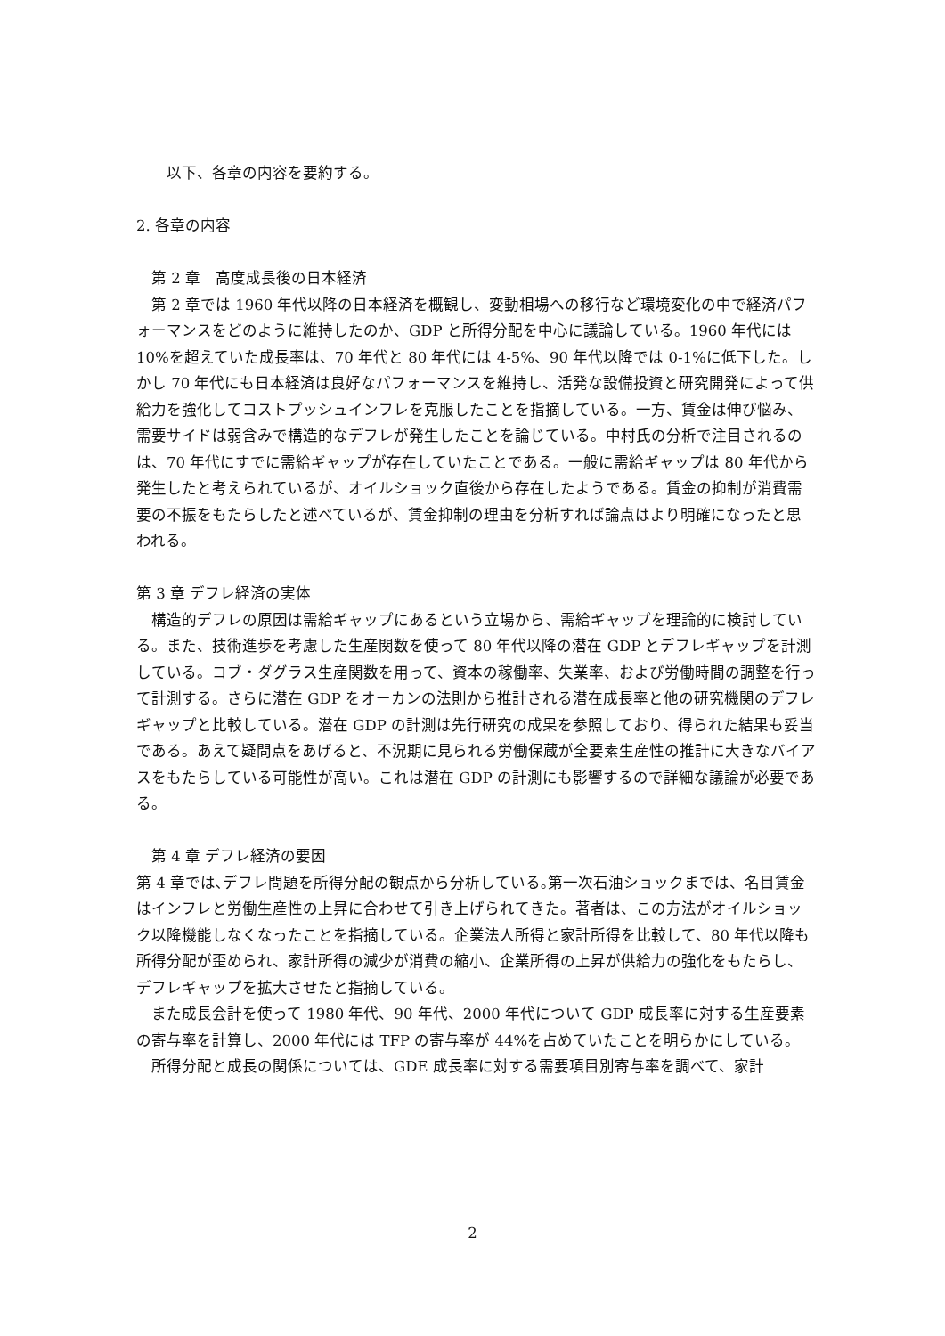以下、各章の内容を要約する。
2. 各章の内容
　第 2 章　高度成長後の日本経済
　第 2 章では 1960 年代以降の日本経済を概観し、変動相場への移行など環境変化の中で経済パフォーマンスをどのように維持したのか、GDP と所得分配を中心に議論している。1960 年代には 10%を超えていた成長率は、70 年代と 80 年代には 4-5%、90 年代以降では 0-1%に低下した。しかし 70 年代にも日本経済は良好なパフォーマンスを維持し、活発な設備投資と研究開発によって供給力を強化してコストプッシュインフレを克服したことを指摘している。一方、賃金は伸び悩み、需要サイドは弱含みで構造的なデフレが発生したことを論じている。中村氏の分析で注目されるのは、70 年代にすでに需給ギャップが存在していたことである。一般に需給ギャップは 80 年代から発生したと考えられているが、オイルショック直後から存在したようである。賃金の抑制が消費需要の不振をもたらしたと述べているが、賃金抑制の理由を分析すれば論点はより明確になったと思われる。
第 3 章 デフレ経済の実体
　構造的デフレの原因は需給ギャップにあるという立場から、需給ギャップを理論的に検討している。また、技術進歩を考慮した生産関数を使って 80 年代以降の潜在 GDP とデフレギャップを計測している。コブ・ダグラス生産関数を用って、資本の稼働率、失業率、および労働時間の調整を行って計測する。さらに潜在 GDP をオーカンの法則から推計される潜在成長率と他の研究機関のデフレギャップと比較している。潜在 GDP の計測は先行研究の成果を参照しており、得られた結果も妥当である。あえて疑問点をあげると、不況期に見られる労働保蔵が全要素生産性の推計に大きなバイアスをもたらしている可能性が高い。これは潜在 GDP の計測にも影響するので詳細な議論が必要である。
　第 4 章 デフレ経済の要因
第 4 章では､デフレ問題を所得分配の観点から分析している｡第一次石油ショックまでは、名目賃金はインフレと労働生産性の上昇に合わせて引き上げられてきた。著者は、この方法がオイルショック以降機能しなくなったことを指摘している。企業法人所得と家計所得を比較して、80 年代以降も所得分配が歪められ、家計所得の減少が消費の縮小、企業所得の上昇が供給力の強化をもたらし、デフレギャップを拡大させたと指摘している。
　また成長会計を使って 1980 年代、90 年代、2000 年代について GDP 成長率に対する生産要素の寄与率を計算し、2000 年代には TFP の寄与率が 44%を占めていたことを明らかにしている。
　所得分配と成長の関係については、GDE 成長率に対する需要項目別寄与率を調べて、家計
2